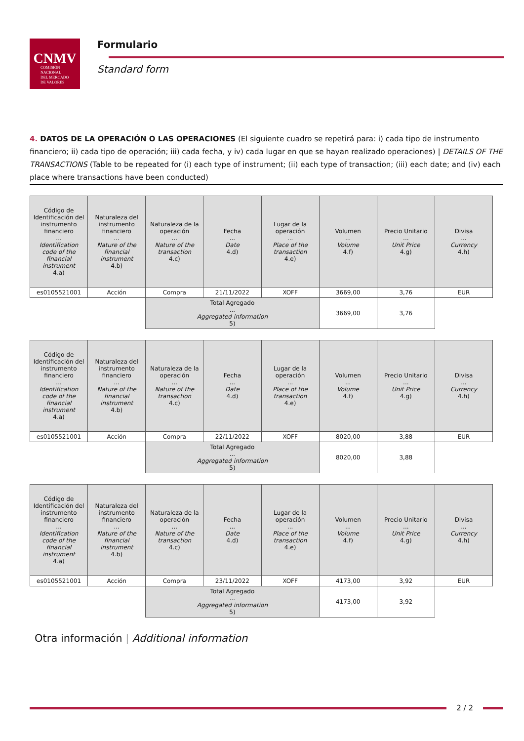CNMV
COMISIÓN
NACIONAL
DEL MERCADO
DE VALORES
Formulario
Standard form
4. DATOS DE LA OPERACIÓN O LAS OPERACIONES (El siguiente cuadro se repetirá para: i) cada tipo de instrumento financiero; ii) cada tipo de operación; iii) cada fecha, y iv) cada lugar en que se hayan realizado operaciones) | DETAILS OF THE TRANSACTIONS (Table to be repeated for (i) each type of instrument; (ii) each type of transaction; (iii) each date; and (iv) each place where transactions have been conducted)
| Código de Identificación del instrumento financiero ... Identification code of the financial instrument 4.a) | Naturaleza del instrumento financiero ... Nature of the financial instrument 4.b) | Naturaleza de la operación ... Nature of the transaction 4.c) | Fecha ... Date 4.d) | Lugar de la operación ... Place of the transaction 4.e) | Volumen ... Volume 4.f) | Precio Unitario ... Unit Price 4.g) | Divisa ... Currency 4.h) |
| --- | --- | --- | --- | --- | --- | --- | --- |
| es0105521001 | Acción | Compra | 21/11/2022 | XOFF | 3669,00 | 3,76 | EUR |
| | | Total Agregado ... Aggregated information 5) | | | 3669,00 | 3,76 | |
| Código de Identificación del instrumento financiero ... Identification code of the financial instrument 4.a) | Naturaleza del instrumento financiero ... Nature of the financial instrument 4.b) | Naturaleza de la operación ... Nature of the transaction 4.c) | Fecha ... Date 4.d) | Lugar de la operación ... Place of the transaction 4.e) | Volumen ... Volume 4.f) | Precio Unitario ... Unit Price 4.g) | Divisa ... Currency 4.h) |
| --- | --- | --- | --- | --- | --- | --- | --- |
| es0105521001 | Acción | Compra | 22/11/2022 | XOFF | 8020,00 | 3,88 | EUR |
| | | Total Agregado ... Aggregated information 5) | | | 8020,00 | 3,88 | |
| Código de Identificación del instrumento financiero ... Identification code of the financial instrument 4.a) | Naturaleza del instrumento financiero ... Nature of the financial instrument 4.b) | Naturaleza de la operación ... Nature of the transaction 4.c) | Fecha ... Date 4.d) | Lugar de la operación ... Place of the transaction 4.e) | Volumen ... Volume 4.f) | Precio Unitario ... Unit Price 4.g) | Divisa ... Currency 4.h) |
| --- | --- | --- | --- | --- | --- | --- | --- |
| es0105521001 | Acción | Compra | 23/11/2022 | XOFF | 4173,00 | 3,92 | EUR |
| | | Total Agregado ... Aggregated information 5) | | | 4173,00 | 3,92 | |
Otra información | Additional information
2 / 2